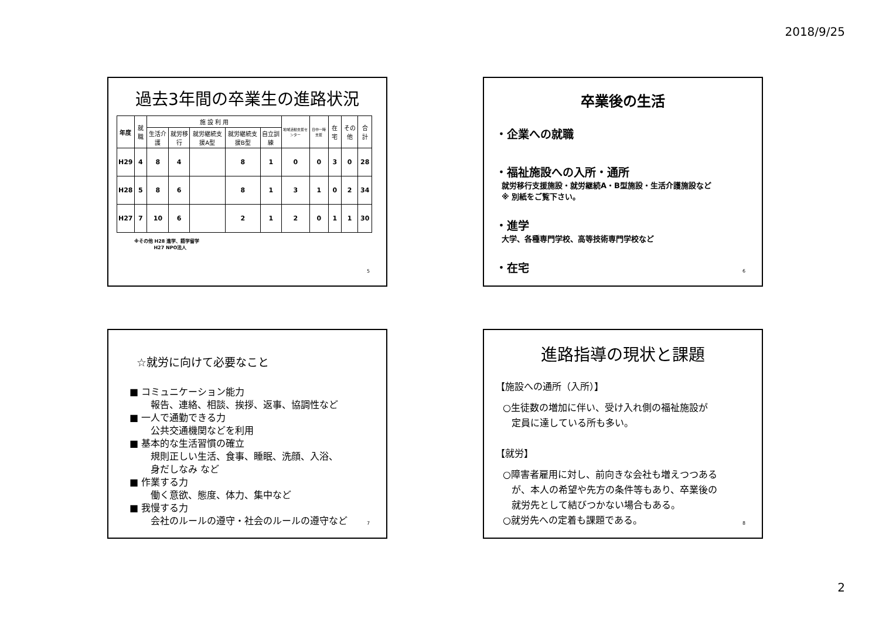2018/9/25
過去3年間の卒業生の進路状況
| 年度 | 就職 | 施 設 利 用 | | | | | 地域活動支援センター | 日中一時支援 | 在宅 | その他 | 合計 |
| --- | --- | --- | --- | --- | --- | --- | --- | --- | --- | --- | --- |
| | | 生活介護 | 就労移行 | 就労継続支援A型 | 就労継続支援B型 | 自立訓練 | | | | | |
| H29 | 4 | 8 | 4 | | 8 | 1 | 0 | 0 | 3 | 0 | 28 |
| H28 | 5 | 8 | 6 | | 8 | 1 | 3 | 1 | 0 | 2 | 34 |
| H27 | 7 | 10 | 6 | | 2 | 1 | 2 | 0 | 1 | 1 | 30 |
※その他 H28 進学、語学留学
H27 NPO法人
5
卒業後の生活
・企業への就職
・福祉施設への入所・通所
就労移行支援施設・就労継続A・B型施設・生活介護施設など
※ 別紙をご覧下さい。
・進学
大学、各種専門学校、高等技術専門学校など
・在宅
6
☆就労に向けて必要なこと
■ コミュニケーション能力
報告、連絡、相談、挨拶、返事、協調性など
■ 一人で通勤できる力
公共交通機関などを利用
■ 基本的な生活習慣の確立
規則正しい生活、食事、睡眠、洗顔、入浴、
身だしなみ など
■ 作業する力
働く意欲、態度、体力、集中など
■ 我慢する力
会社のルールの遵守・社会のルールの遵守など
7
進路指導の現状と課題
【施設への通所（入所）】
○生徒数の増加に伴い、受け入れ側の福祉施設が
定員に達している所も多い。
【就労】
○障害者雇用に対し、前向きな会社も増えつつある
が、本人の希望や先方の条件等もあり、卒業後の
就労先として結びつかない場合もある。
○就労先への定着も課題である。
8
2